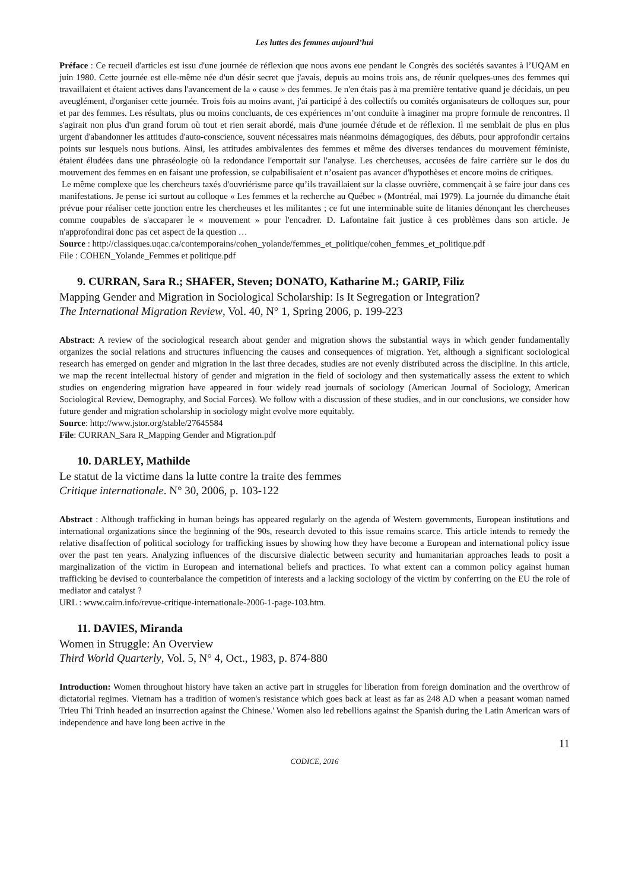Les luttes des femmes aujourd’hui
Préface : Ce recueil d'articles est issu d'une journée de réflexion que nous avons eue pendant le Congrès des sociétés savantes à l’UQAM en juin 1980. Cette journée est elle-même née d'un désir secret que j'avais, depuis au moins trois ans, de réunir quelques-unes des femmes qui travaillaient et étaient actives dans l'avancement de la « cause » des femmes. Je n'en étais pas à ma première tentative quand je décidais, un peu aveuglément, d'organiser cette journée. Trois fois au moins avant, j'ai participé à des collectifs ou comités organisateurs de colloques sur, pour et par des femmes. Les résultats, plus ou moins concluants, de ces expériences m’ont conduite à imaginer ma propre formule de rencontres. Il s'agirait non plus d'un grand forum où tout et rien serait abordé, mais d'une journée d'étude et de réflexion. Il me semblait de plus en plus urgent d'abandonner les attitudes d'auto-conscience, souvent nécessaires mais néanmoins démagogiques, des débuts, pour approfondir certains points sur lesquels nous butions. Ainsi, les attitudes ambivalentes des femmes et même des diverses tendances du mouvement féministe, étaient éludées dans une phraséologie où la redondance l'emportait sur l'analyse. Les chercheuses, accusées de faire carrière sur le dos du mouvement des femmes en en faisant une profession, se culpabilisaient et n’osaient pas avancer d'hypothèses et encore moins de critiques.
Le même complexe que les chercheurs taxés d'ouvriérisme parce qu’ils travaillaient sur la classe ouvrière, commençait à se faire jour dans ces manifestations. Je pense ici surtout au colloque « Les femmes et la recherche au Québec » (Montréal, mai 1979). La journée du dimanche était prévue pour réaliser cette jonction entre les chercheuses et les militantes ; ce fut une interminable suite de litanies dénonçant les chercheuses comme coupables de s'accaparer le « mouvement » pour l'encadrer. D. Lafontaine fait justice à ces problèmes dans son article. Je n'approfondirai donc pas cet aspect de la question …
Source : http://classiques.uqac.ca/contemporains/cohen_yolande/femmes_et_politique/cohen_femmes_et_politique.pdf
File : COHEN_Yolande_Femmes et politique.pdf
9. CURRAN, Sara R.; SHAFER, Steven; DONATO, Katharine M.; GARIP, Filiz
Mapping Gender and Migration in Sociological Scholarship: Is It Segregation or Integration?
The International Migration Review, Vol. 40, N° 1, Spring 2006, p. 199-223
Abstract: A review of the sociological research about gender and migration shows the substantial ways in which gender fundamentally organizes the social relations and structures influencing the causes and consequences of migration. Yet, although a significant sociological research has emerged on gender and migration in the last three decades, studies are not evenly distributed across the discipline. In this article, we map the recent intellectual history of gender and migration in the field of sociology and then systematically assess the extent to which studies on engendering migration have appeared in four widely read journals of sociology (American Journal of Sociology, American Sociological Review, Demography, and Social Forces). We follow with a discussion of these studies, and in our conclusions, we consider how future gender and migration scholarship in sociology might evolve more equitably.
Source: http://www.jstor.org/stable/27645584
File: CURRAN_Sara R_Mapping Gender and Migration.pdf
10. DARLEY, Mathilde
Le statut de la victime dans la lutte contre la traite des femmes
Critique internationale. N° 30, 2006, p. 103-122
Abstract : Although trafficking in human beings has appeared regularly on the agenda of Western governments, European institutions and international organizations since the beginning of the 90s, research devoted to this issue remains scarce. This article intends to remedy the relative disaffection of political sociology for trafficking issues by showing how they have become a European and international policy issue over the past ten years. Analyzing influences of the discursive dialectic between security and humanitarian approaches leads to posit a marginalization of the victim in European and international beliefs and practices. To what extent can a common policy against human trafficking be devised to counterbalance the competition of interests and a lacking sociology of the victim by conferring on the EU the role of mediator and catalyst ?
URL : www.cairn.info/revue-critique-internationale-2006-1-page-103.htm.
11. DAVIES, Miranda
Women in Struggle: An Overview
Third World Quarterly, Vol. 5, N° 4, Oct., 1983, p. 874-880
Introduction: Women throughout history have taken an active part in struggles for liberation from foreign domination and the overthrow of dictatorial regimes. Vietnam has a tradition of women's resistance which goes back at least as far as 248 AD when a peasant woman named Trieu Thi Trinh headed an insurrection against the Chinese.' Women also led rebellions against the Spanish during the Latin American wars of independence and have long been active in the
11
CODICE, 2016